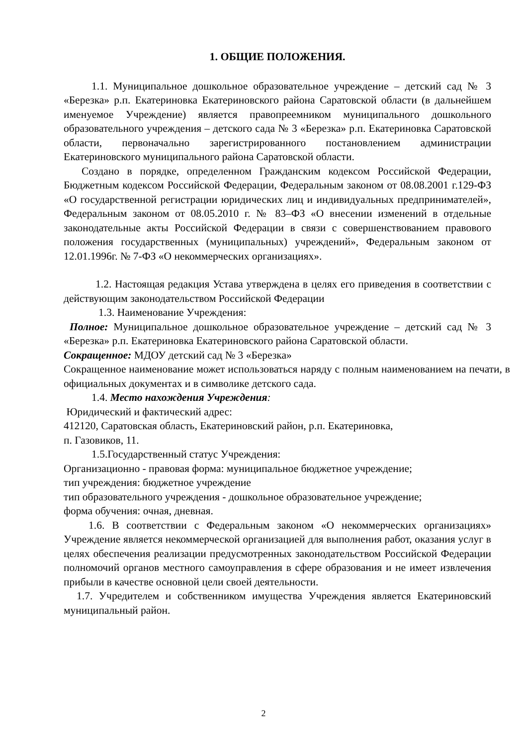1. ОБЩИЕ ПОЛОЖЕНИЯ.
1.1. Муниципальное дошкольное образовательное учреждение – детский сад № 3 «Березка» р.п. Екатериновка Екатериновского района Саратовской области (в дальнейшем именуемое Учреждение) является правопреемником муниципального дошкольного образовательного учреждения – детского сада № 3 «Березка» р.п. Екатериновка Саратовской области, первоначально зарегистрированного постановлением администрации Екатериновского муниципального района Саратовской области.
Создано в порядке, определенном Гражданским кодексом Российской Федерации, Бюджетным кодексом Российской Федерации, Федеральным законом от 08.08.2001 г.129-ФЗ «О государственной регистрации юридических лиц и индивидуальных предпринимателей», Федеральным законом от 08.05.2010 г. № 83–ФЗ «О внесении изменений в отдельные законодательные акты Российской Федерации в связи с совершенствованием правового положения государственных (муниципальных) учреждений», Федеральным законом от 12.01.1996г. № 7-ФЗ «О некоммерческих организациях».
1.2. Настоящая редакция Устава утверждена в целях его приведения в соответствии с действующим законодательством Российской Федерации
1.3. Наименование Учреждения:
Полное: Муниципальное дошкольное образовательное учреждение – детский сад № 3 «Березка» р.п. Екатериновка Екатериновского района Саратовской области.
Сокращенное: МДОУ детский сад № 3 «Березка»
Сокращенное наименование может использоваться наряду с полным наименованием на печати, в официальных документах и в символике детского сада.
1.4. Место нахождения Учреждения:
Юридический и фактический адрес:
412120, Саратовская область, Екатериновский район, р.п. Екатериновка,
п. Газовиков, 11.
1.5.Государственный статус Учреждения:
Организационно - правовая форма: муниципальное бюджетное учреждение;
тип учреждения: бюджетное учреждение
тип образовательного учреждения - дошкольное образовательное учреждение;
форма обучения: очная, дневная.
1.6. В соответствии с Федеральным законом «О некоммерческих организациях» Учреждение является некоммерческой организацией для выполнения работ, оказания услуг в целях обеспечения реализации предусмотренных законодательством Российской Федерации полномочий органов местного самоуправления в сфере образования и не имеет извлечения прибыли в качестве основной цели своей деятельности.
1.7. Учредителем и собственником имущества Учреждения является Екатериновский муниципальный район.
2